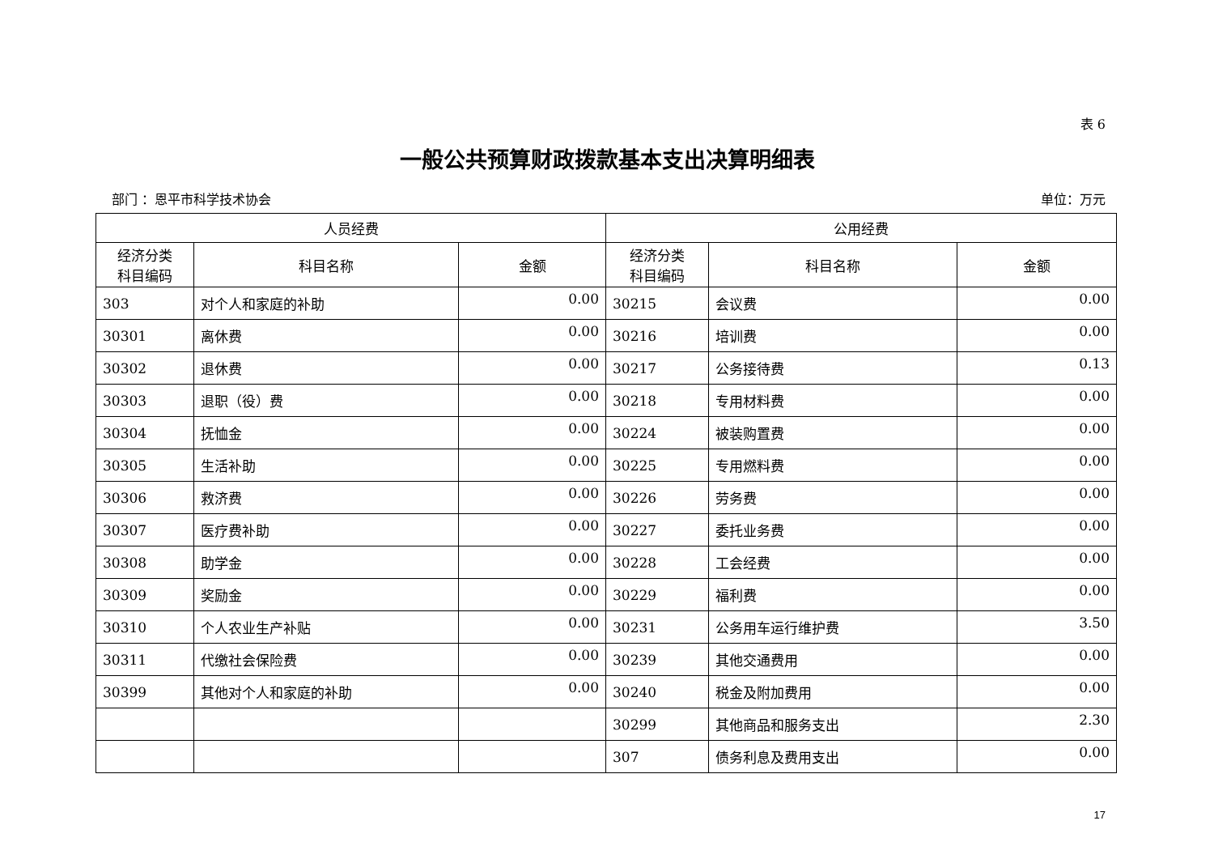表 6
一般公共预算财政拨款基本支出决算明细表
部门 ：恩平市科学技术协会 单位：万元
| 人员经费 | | | 公用经费 | | |
| --- | --- | --- | --- | --- | --- |
| 经济分类 科目编码 | 科目名称 | 金额 | 经济分类 科目编码 | 科目名称 | 金额 |
| 303 | 对个人和家庭的补助 | 0.00 | 30215 | 会议费 | 0.00 |
| 30301 | 离休费 | 0.00 | 30216 | 培训费 | 0.00 |
| 30302 | 退休费 | 0.00 | 30217 | 公务接待费 | 0.13 |
| 30303 | 退职（役）费 | 0.00 | 30218 | 专用材料费 | 0.00 |
| 30304 | 抚恤金 | 0.00 | 30224 | 被装购置费 | 0.00 |
| 30305 | 生活补助 | 0.00 | 30225 | 专用燃料费 | 0.00 |
| 30306 | 救济费 | 0.00 | 30226 | 劳务费 | 0.00 |
| 30307 | 医疗费补助 | 0.00 | 30227 | 委托业务费 | 0.00 |
| 30308 | 助学金 | 0.00 | 30228 | 工会经费 | 0.00 |
| 30309 | 奖励金 | 0.00 | 30229 | 福利费 | 0.00 |
| 30310 | 个人农业生产补贴 | 0.00 | 30231 | 公务用车运行维护费 | 3.50 |
| 30311 | 代缴社会保险费 | 0.00 | 30239 | 其他交通费用 | 0.00 |
| 30399 | 其他对个人和家庭的补助 | 0.00 | 30240 | 税金及附加费用 | 0.00 |
| | | | 30299 | 其他商品和服务支出 | 2.30 |
| | | | 307 | 债务利息及费用支出 | 0.00 |
17